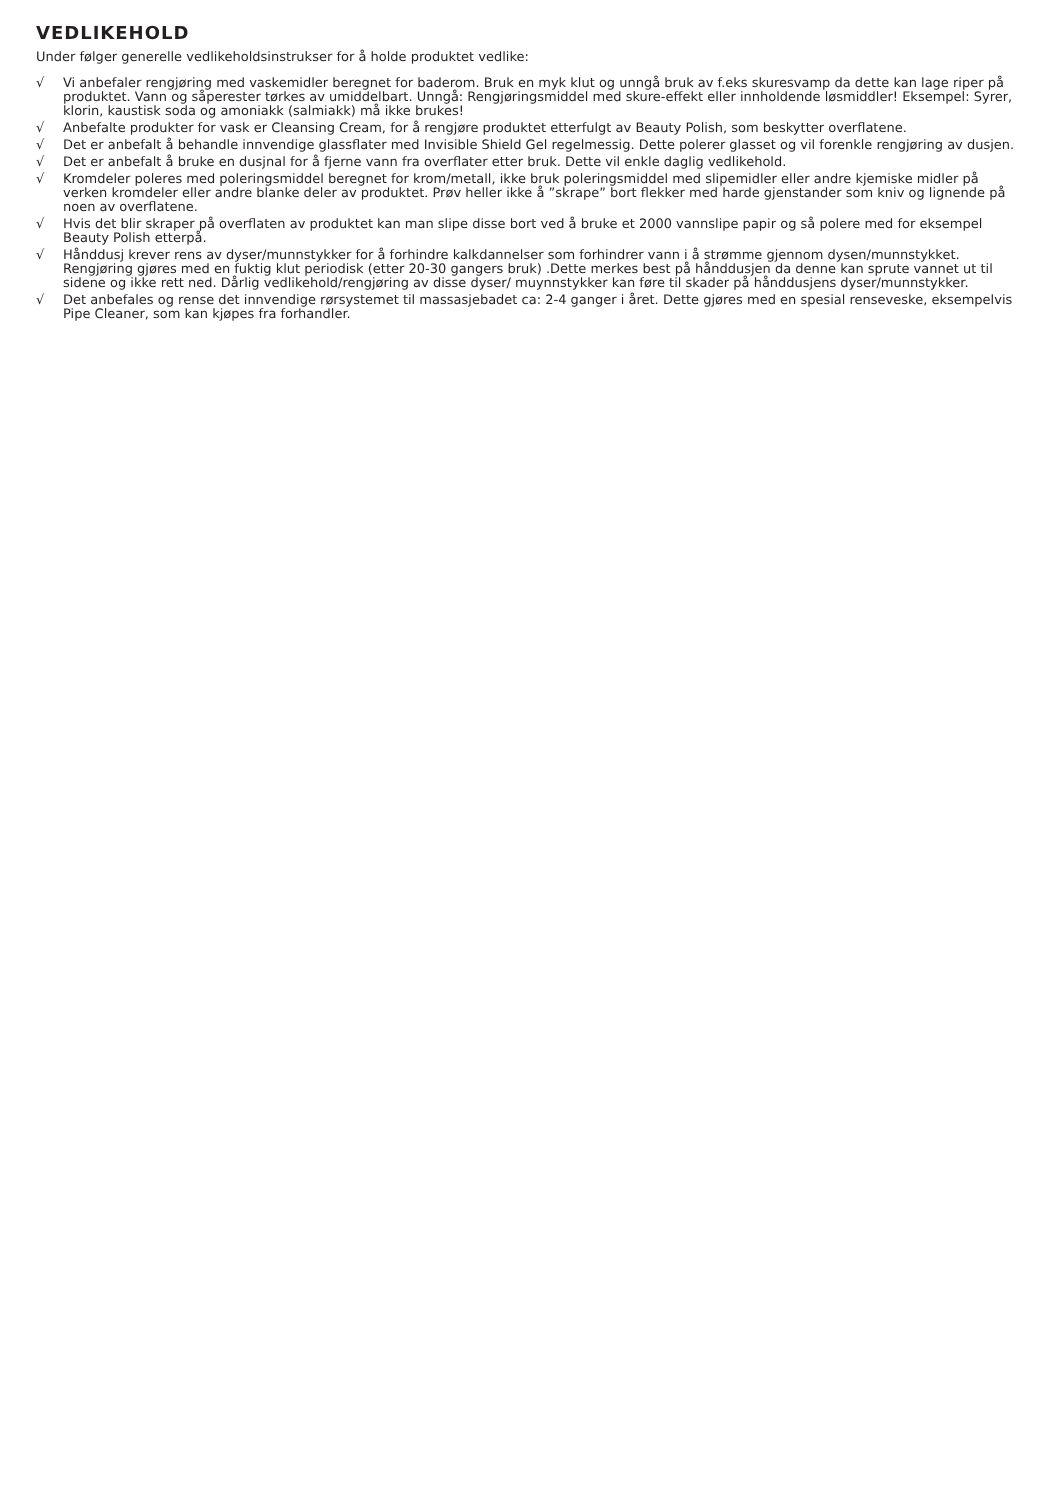VEDLIKEHOLD
Under følger generelle vedlikeholdsinstrukser for å holde produktet vedlike:
√ Vi anbefaler rengjøring med vaskemidler beregnet for baderom. Bruk en myk klut og unngå bruk av f.eks skuresvamp da dette kan lage riper på produktet. Vann og såperester tørkes av umiddelbart. Unngå: Rengjøringsmiddel med skure-effekt eller innholdende løsmiddler! Eksempel: Syrer, klorin, kaustisk soda og amoniakk (salmiakk) må ikke brukes!
√ Anbefalte produkter for vask er Cleansing Cream, for å rengjøre produktet etterfulgt av Beauty Polish, som beskytter overflatene.
√ Det er anbefalt å behandle innvendige glassflater med Invisible Shield Gel regelmessig. Dette polerer glasset og vil forenkle rengjøring av dusjen.
√ Det er anbefalt å bruke en dusjnal for å fjerne vann fra overflater etter bruk. Dette vil enkle daglig vedlikehold.
√ Kromdeler poleres med poleringsmiddel beregnet for krom/metall, ikke bruk poleringsmiddel med slipemidler eller andre kjemiske midler på verken kromdeler eller andre blanke deler av produktet. Prøv heller ikke å ”skrape” bort flekker med harde gjenstander som kniv og lignende på noen av overflatene.
√ Hvis det blir skraper på overflaten av produktet kan man slipe disse bort ved å bruke et 2000 vannslipe papir og så polere med for eksempel Beauty Polish etterpå.
√ Hånddusj krever rens av dyser/munnstykker for å forhindre kalkdannelser som forhindrer vann i å strømme gjennom dysen/munnstykket. Rengjøring gjøres med en fuktig klut periodisk (etter 20-30 gangers bruk) .Dette merkes best på hånddusjen da denne kan sprute vannet ut til sidene og ikke rett ned. Dårlig vedlikehold/rengjøring av disse dyser/ muynnstykker kan føre til skader på hånddusjens dyser/munnstykker.
√ Det anbefales og rense det innvendige rørsystemet til massasjebadet ca: 2-4 ganger i året. Dette gjøres med en spesial renseveske, eksempelvis Pipe Cleaner, som kan kjøpes fra forhandler.